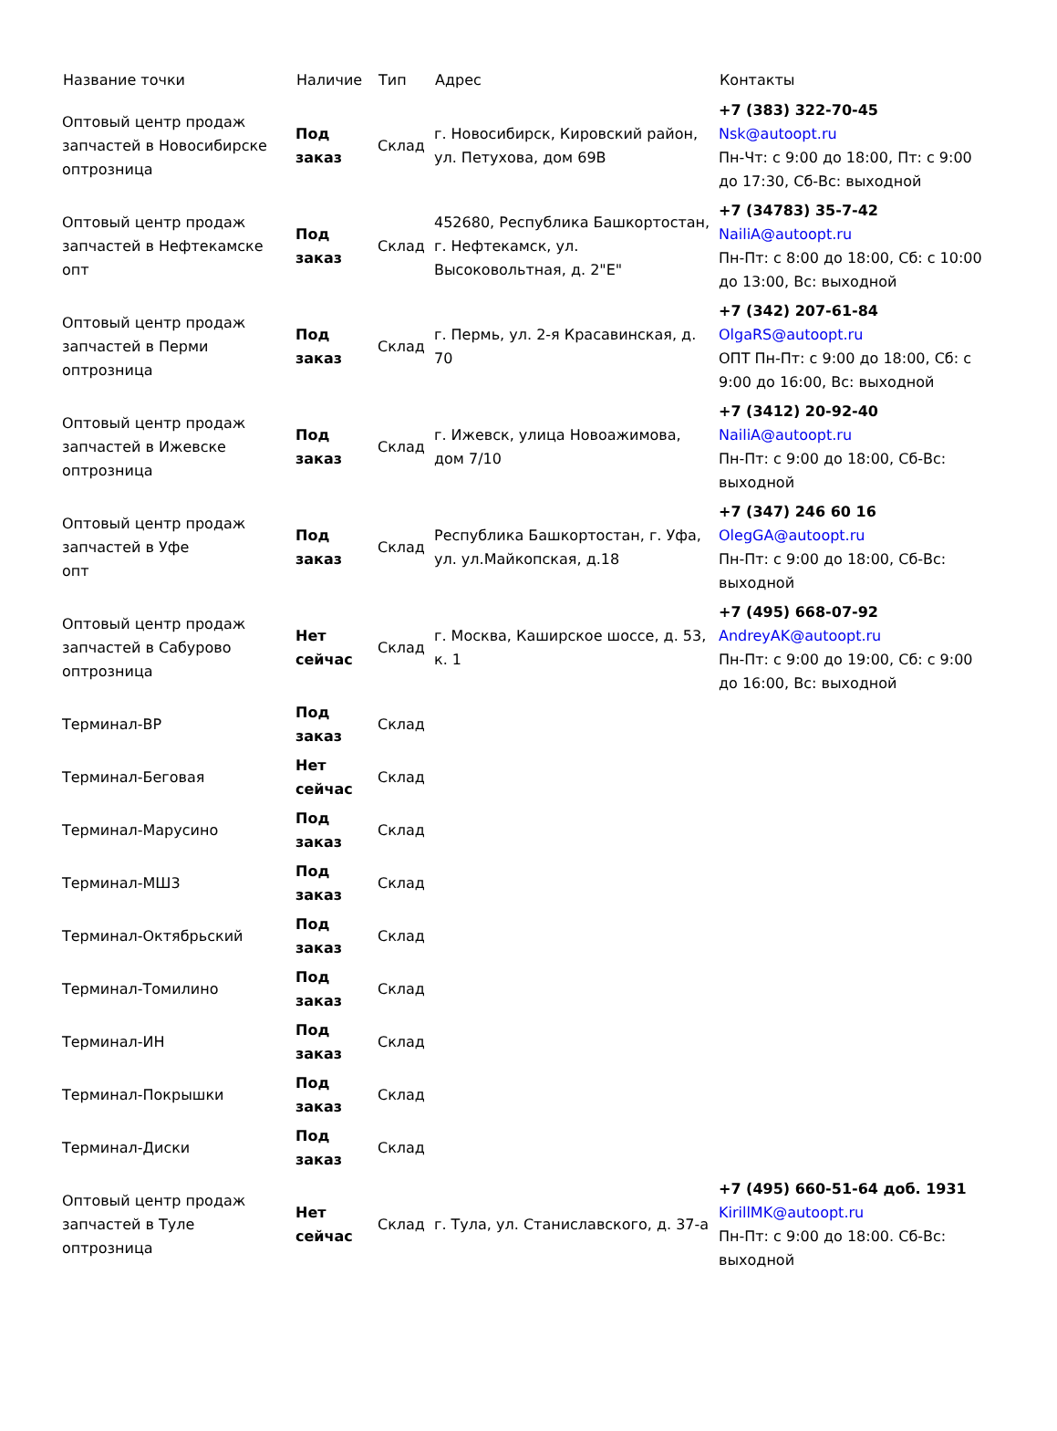| Название точки | Наличие | Тип | Адрес | Контакты |
| --- | --- | --- | --- | --- |
| Оптовый центр продаж запчастей в Новосибирске оптрозница | Под заказ | Склад | г. Новосибирск, Кировский район, ул. Петухова, дом 69В | +7 (383) 322-70-45 Nsk@autoopt.ru Пн-Чт: с 9:00 до 18:00, Пт: с 9:00 до 17:30, Сб-Вс: выходной |
| Оптовый центр продаж запчастей в Нефтекамске опт | Под заказ | Склад | 452680, Республика Башкортостан, г. Нефтекамск, ул. Высоковольтная, д. 2"Е" | +7 (34783) 35-7-42 NailiA@autoopt.ru Пн-Пт: с 8:00 до 18:00, Сб: с 10:00 до 13:00, Вс: выходной |
| Оптовый центр продаж запчастей в Перми оптрозница | Под заказ | Склад | г. Пермь, ул. 2-я Красавинская, д. 70 | +7 (342) 207-61-84 OlgaRS@autoopt.ru ОПТ Пн-Пт: с 9:00 до 18:00, Сб: с 9:00 до 16:00, Вс: выходной |
| Оптовый центр продаж запчастей в Ижевске оптрозница | Под заказ | Склад | г. Ижевск, улица Новоажимова, дом 7/10 | +7 (3412) 20-92-40 NailiA@autoopt.ru Пн-Пт: с 9:00 до 18:00, Сб-Вс: выходной |
| Оптовый центр продаж запчастей в Уфе опт | Под заказ | Склад | Республика Башкортостан, г. Уфа, ул. ул.Майкопская, д.18 | +7 (347) 246 60 16 OlegGA@autoopt.ru Пн-Пт: с 9:00 до 18:00, Сб-Вс: выходной |
| Оптовый центр продаж запчастей в Сабурово оптрозница | Нет сейчас | Склад | г. Москва, Каширское шоссе, д. 53, к. 1 | +7 (495) 668-07-92 AndreyAK@autoopt.ru Пн-Пт: с 9:00 до 19:00, Сб: с 9:00 до 16:00, Вс: выходной |
| Терминал-ВР | Под заказ | Склад | | |
| Терминал-Беговая | Нет сейчас | Склад | | |
| Терминал-Марусино | Под заказ | Склад | | |
| Терминал-МШ3 | Под заказ | Склад | | |
| Терминал-Октябрьский | Под заказ | Склад | | |
| Терминал-Томилино | Под заказ | Склад | | |
| Терминал-ИН | Под заказ | Склад | | |
| Терминал-Покрышки | Под заказ | Склад | | |
| Терминал-Диски | Под заказ | Склад | | |
| Оптовый центр продаж запчастей в Туле оптрозница | Нет сейчас | Склад | г. Тула, ул. Станиславского, д. 37-а | +7 (495) 660-51-64 доб. 1931 KirillMK@autoopt.ru Пн-Пт: с 9:00 до 18:00. Сб-Вс: выходной |